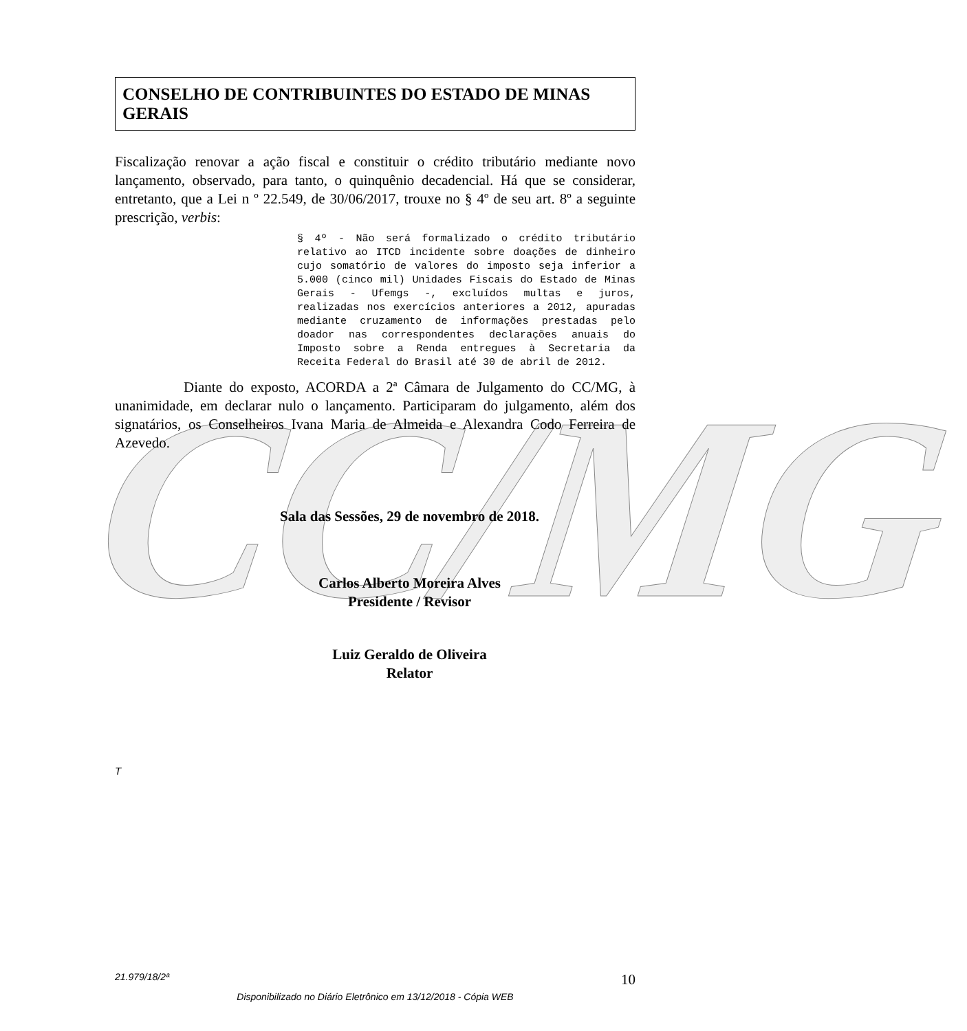CC/MG
CONSELHO DE CONTRIBUINTES DO ESTADO DE MINAS GERAIS
Fiscalização renovar a ação fiscal e constituir o crédito tributário mediante novo lançamento, observado, para tanto, o quinquênio decadencial. Há que se considerar, entretanto, que a Lei n º 22.549, de 30/06/2017, trouxe no § 4º de seu art. 8º a seguinte prescrição, verbis:
§ 4º - Não será formalizado o crédito tributário relativo ao ITCD incidente sobre doações de dinheiro cujo somatório de valores do imposto seja inferior a 5.000 (cinco mil) Unidades Fiscais do Estado de Minas Gerais - Ufemgs -, excluídos multas e juros, realizadas nos exercícios anteriores a 2012, apuradas mediante cruzamento de informações prestadas pelo doador nas correspondentes declarações anuais do Imposto sobre a Renda entregues à Secretaria da Receita Federal do Brasil até 30 de abril de 2012.
Diante do exposto, ACORDA a 2ª Câmara de Julgamento do CC/MG, à unanimidade, em declarar nulo o lançamento. Participaram do julgamento, além dos signatários, os Conselheiros Ivana Maria de Almeida e Alexandra Codo Ferreira de Azevedo.
Sala das Sessões, 29 de novembro de 2018.
Carlos Alberto Moreira Alves
Presidente / Revisor
Luiz Geraldo de Oliveira
Relator
T
21.979/18/2ª 10
Disponibilizado no Diário Eletrônico em 13/12/2018 - Cópia WEB